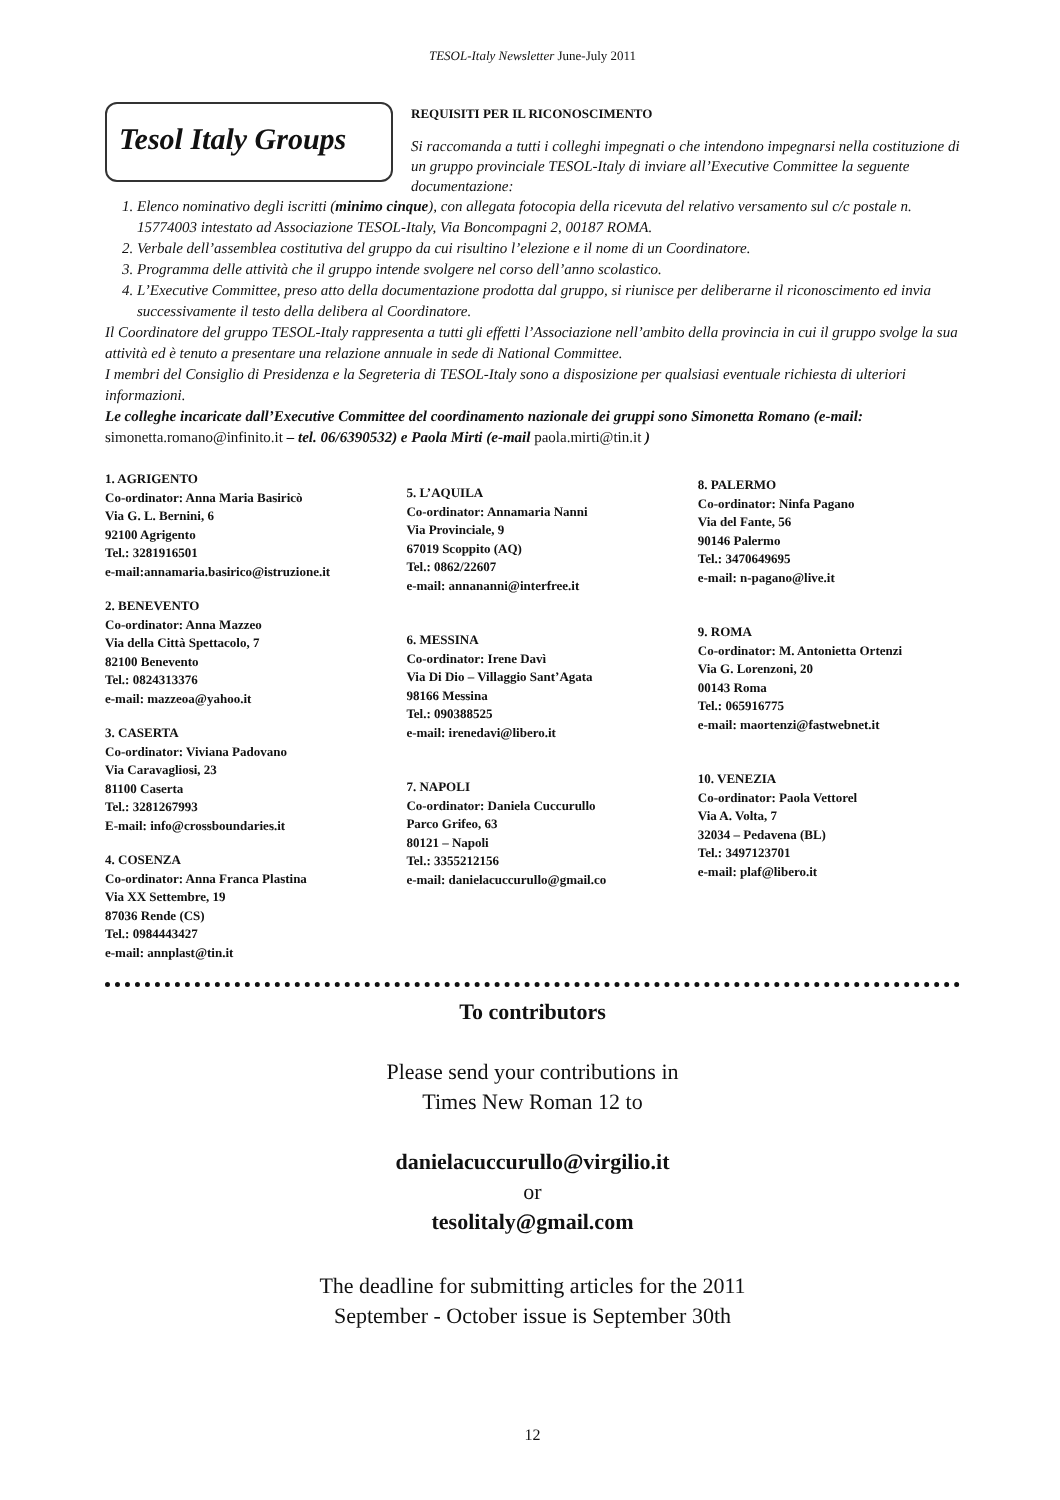TESOL-Italy Newsletter June-July 2011
Tesol Italy Groups
REQUISITI PER IL RICONOSCIMENTO
Si raccomanda a tutti i colleghi impegnati o che intendono impegnarsi nella costituzione di un gruppo provinciale TESOL-Italy di inviare all’Executive Committee la seguente documentazione:
1. Elenco nominativo degli iscritti (minimo cinque), con allegata fotocopia della ricevuta del relativo versamento sul c/c postale n. 15774003 intestato ad Associazione TESOL-Italy, Via Boncompagni 2, 00187 ROMA.
2. Verbale dell’assemblea costitutiva del gruppo da cui risultino l’elezione e il nome di un Coordinatore.
3. Programma delle attività che il gruppo intende svolgere nel corso dell’anno scolastico.
4. L’Executive Committee, preso atto della documentazione prodotta dal gruppo, si riunisce per deliberarne il riconoscimento ed invia successivamente il testo della delibera al Coordinatore.
Il Coordinatore del gruppo TESOL-Italy rappresenta a tutti gli effetti l’Associazione nell’ambito della provincia in cui il gruppo svolge la sua attività ed è tenuto a presentare una relazione annuale in sede di National Committee.
I membri del Consiglio di Presidenza e la Segreteria di TESOL-Italy sono a disposizione per qualsiasi eventuale richiesta di ulteriori informazioni.
Le colleghe incaricate dall’Executive Committee del coordinamento nazionale dei gruppi sono Simonetta Romano (e-mail: simonetta.romano@infinito.it – tel. 06/6390532) e Paola Mirti (e-mail paola.mirti@tin.it )
1. AGRIGENTO
Co-ordinator: Anna Maria Basiricò
Via G. L. Bernini, 6
92100 Agrigento
Tel.: 3281916501
e-mail:annamaria.basirico@istruzione.it
2. BENEVENTO
Co-ordinator: Anna Mazzeo
Via della Città Spettacolo, 7
82100 Benevento
Tel.: 0824313376
e-mail: mazzeoa@yahoo.it
3. CASERTA
Co-ordinator: Viviana Padovano
Via Caravagliosi, 23
81100 Caserta
Tel.: 3281267993
E-mail: info@crossboundaries.it
4. COSENZA
Co-ordinator: Anna Franca Plastina
Via XX Settembre, 19
87036 Rende (CS)
Tel.: 0984443427
e-mail: annplast@tin.it
5. L’AQUILA
Co-ordinator: Annamaria Nanni
Via Provinciale, 9
67019 Scoppito (AQ)
Tel.: 0862/22607
e-mail: annananni@interfree.it
6. MESSINA
Co-ordinator: Irene Davì
Via Di Dio – Villaggio Sant’Agata
98166 Messina
Tel.: 090388525
e-mail: irenedavi@libero.it
7. NAPOLI
Co-ordinator: Daniela Cuccurullo
Parco Grifeo, 63
80121 – Napoli
Tel.: 3355212156
e-mail: danielacuccurullo@gmail.co
8. PALERMO
Co-ordinator: Ninfa Pagano
Via del Fante, 56
90146 Palermo
Tel.: 3470649695
e-mail: n-pagano@live.it
9. ROMA
Co-ordinator: M. Antonietta Ortenzi
Via G. Lorenzoni, 20
00143 Roma
Tel.: 065916775
e-mail: maortenzi@fastwebnet.it
10. VENEZIA
Co-ordinator: Paola Vettorel
Via A. Volta, 7
32034 – Pedavena (BL)
Tel.: 3497123701
e-mail: plaf@libero.it
To contributors
Please send your contributions in
Times New Roman 12 to
danielacuccurullo@virgilio.it
or
tesolitaly@gmail.com
The deadline for submitting articles for the 2011
September - October issue is September 30th
12